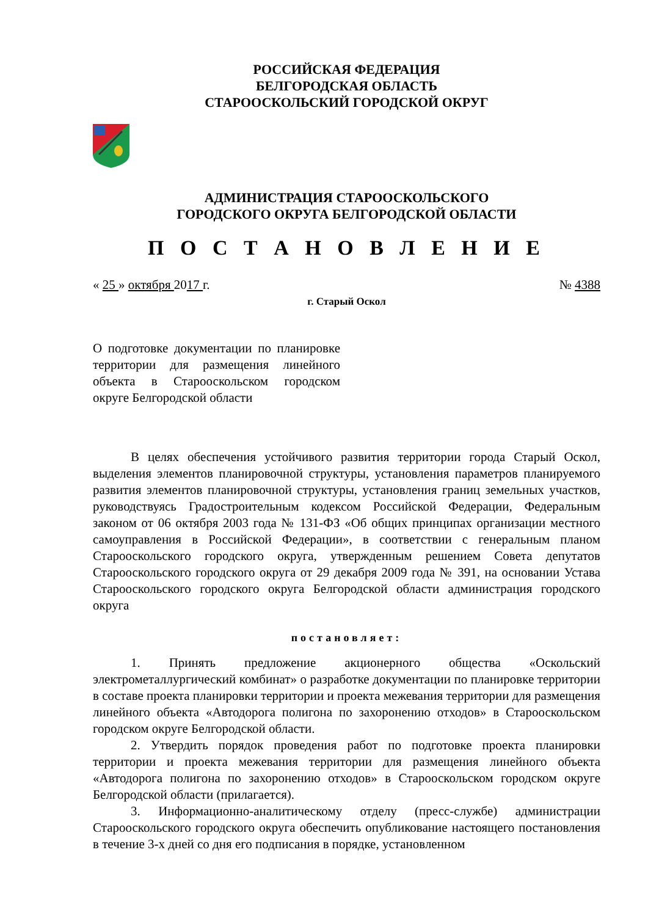РОССИЙСКАЯ ФЕДЕРАЦИЯ
БЕЛГОРОДСКАЯ ОБЛАСТЬ
СТАРООСКОЛЬСКИЙ ГОРОДСКОЙ ОКРУГ
АДМИНИСТРАЦИЯ СТАРООСКОЛЬСКОГО
ГОРОДСКОГО ОКРУГА БЕЛГОРОДСКОЙ ОБЛАСТИ
П О С Т А Н О В Л Е Н И Е
« 25 » октября 2017 г. № 4388
г. Старый Оскол
О подготовке документации по планировке территории для размещения линейного объекта в Старооскольском городском округе Белгородской области
В целях обеспечения устойчивого развития территории города Старый Оскол, выделения элементов планировочной структуры, установления параметров планируемого развития элементов планировочной структуры, установления границ земельных участков, руководствуясь Градостроительным кодексом Российской Федерации, Федеральным законом от 06 октября 2003 года № 131-ФЗ «Об общих принципах организации местного самоуправления в Российской Федерации», в соответствии с генеральным планом Старооскольского городского округа, утвержденным решением Совета депутатов Старооскольского городского округа от 29 декабря 2009 года № 391, на основании Устава Старооскольского городского округа Белгородской области администрация городского округа
постановляет:
1. Принять предложение акционерного общества «Оскольский электрометаллургический комбинат» о разработке документации по планировке территории в составе проекта планировки территории и проекта межевания территории для размещения линейного объекта «Автодорога полигона по захоронению отходов» в Старооскольском городском округе Белгородской области.
2. Утвердить порядок проведения работ по подготовке проекта планировки территории и проекта межевания территории для размещения линейного объекта «Автодорога полигона по захоронению отходов» в Старооскольском городском округе Белгородской области (прилагается).
3. Информационно-аналитическому отделу (пресс-службе) администрации Старооскольского городского округа обеспечить опубликование настоящего постановления в течение 3-х дней со дня его подписания в порядке, установленном